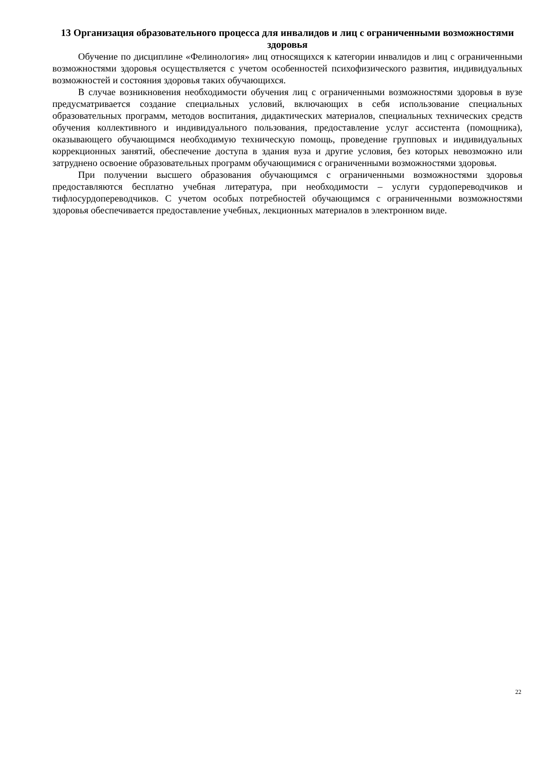13 Организация образовательного процесса для инвалидов и лиц с ограниченными возможностями здоровья
Обучение по дисциплине «Фелинология» лиц относящихся к категории инвалидов и лиц с ограниченными возможностями здоровья осуществляется с учетом особенностей психофизического развития, индивидуальных возможностей и состояния здоровья таких обучающихся.
В случае возникновения необходимости обучения лиц с ограниченными возможностями здоровья в вузе предусматривается создание специальных условий, включающих в себя использование специальных образовательных программ, методов воспитания, дидактических материалов, специальных технических средств обучения коллективного и индивидуального пользования, предоставление услуг ассистента (помощника), оказывающего обучающимся необходимую техническую помощь, проведение групповых и индивидуальных коррекционных занятий, обеспечение доступа в здания вуза и другие условия, без которых невозможно или затруднено освоение образовательных программ обучающимися с ограниченными возможностями здоровья.
При получении высшего образования обучающимся с ограниченными возможностями здоровья предоставляются бесплатно учебная литература, при необходимости – услуги сурдопереводчиков и тифлосурдопереводчиков. С учетом особых потребностей обучающимся с ограниченными возможностями здоровья обеспечивается предоставление учебных, лекционных материалов в электронном виде.
22